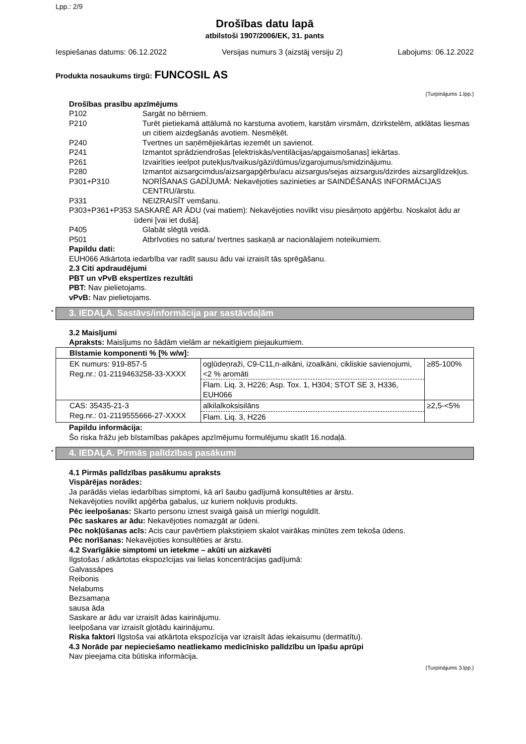Lpp.: 2/9
Drošības datu lapā
atbilstoši 1907/2006/EK, 31. pants
Iespiešanas datums: 06.12.2022 Versijas numurs 3 (aizstāj versiju 2) Labojums: 06.12.2022
Produkta nosaukums tirgū: FUNCOSIL AS
(Turpinājums 1.lpp.)
Drošības prasību apzīmējums
P102 Sargāt no bērniem.
P210 Turēt pietiekamā attālumā no karstuma avotiem, karstām virsmām, dzirkstelēm, atklātas liesmas un citiem aizdegšanās avotiem. Nesmēķēt.
P240 Tvertnes un saņēmējiekārtas iezemēt un savienot.
P241 Izmantot sprādziendrošas [elektriskās/ventilācijas/apgaismošanas] iekārtas.
P261 Izvairīties ieelpot putekļus/tvaikus/gāzi/dūmus/izgarojumus/smidzinājumu.
P280 Izmantot aizsargcimdus/aizsargapģērbu/acu aizsargus/sejas aizsargus/dzirdes aizsarglīdzekļus.
P301+P310 NORĪŠANAS GADĪJUMĀ: Nekavējoties sazinieties ar SAINDĒŠANĀS INFORMĀCIJAS CENTRU/ārstu.
P331 NEIZRAISĪT vemšanu.
P303+P361+P353 SASKARĒ AR ĀDU (vai matiem): Nekavējoties novilkt visu piesārņoto apģērbu. Noskalot ādu ar ūdeni [vai iet dušā].
P405 Glabāt slēgtā veidā.
P501 Atbrīvoties no satura/ tvertnes saskaņā ar nacionālajiem noteikumiem.
Papildu dati:
EUH066 Atkārtota iedarbība var radīt sausu ādu vai izraisīt tās sprēgāšanu.
2.3 Citi apdraudējumi
PBT un vPvB ekspertīzes rezultāti
PBT: Nav pielietojams.
vPvB: Nav pielietojams.
* 3. IEDAĻA. Sastāvs/informācija par sastāvdaļām
3.2 Maisījumi
Apraksts: Maisījums no šādām vielām ar nekaitīgiem piejaukumiem.
| Bīstamie komponenti % [% w/w]: | | |
| --- | --- | --- |
| EK numurs: 919-857-5 Reg.nr.: 01-2119463258-33-XXXX | ogļūdeņraži, C9-C11,n-alkāni, izoalkāni, cikliskie savienojumi, <2 % aromāti Flam. Liq. 3, H226; Asp. Tox. 1, H304; STOT SE 3, H336, EUH066 | ≥85-100% |
| CAS: 35435-21-3 Reg.nr.: 01-2119555666-27-XXXX | alkilalkoksisilāns Flam. Liq. 3, H226 | ≥2,5-<5% |
Papildu informācija:
Šo riska frāžu jeb bīstamības pakāpes apzīmējumu formulējumu skatīt 16.nodaļā.
* 4. IEDAĻA. Pirmās palīdzības pasākumi
4.1 Pirmās palīdzības pasākumu apraksts
Vispārējas norādes:
Ja parādās vielas iedarbības simptomi, kā arī šaubu gadījumā konsultēties ar ārstu.
Nekavējoties novilkt apģērba gabalus, uz kuriem nokļuvis produkts.
Pēc ieelpošanas: Skarto personu iznest svaigā gaisā un mierīgi noguldīt.
Pēc saskares ar ādu: Nekavējoties nomazgāt ar ūdeni.
Pēc nokļūšanas acīs: Acis caur pavērtiem plakstiņiem skalot vairākas minūtes zem tekoša ūdens.
Pēc norīšanas: Nekavējoties konsultēties ar ārstu.
4.2 Svarīgākie simptomi un ietekme – akūti un aizkavēti
Ilgstošas / atkārtotas ekspozīcijas vai lielas koncentrācijas gadījumā:
Galvassāpes
Reibonis
Nelabums
Bezsamaņa
sausa āda
Saskare ar ādu var izraisīt ādas kairinājumu.
Ieelpošana var izraisīt gļotādu kairinājumu.
Riska faktori Ilgstoša vai atkārtota ekspozīcija var izraisīt ādas iekaisumu (dermatītu).
4.3 Norāde par nepieciešamo neatliekamo medicīnisko palīdzību un īpašu aprūpi
Nav pieejama cita būtiska informācija.
(Turpinājums 3.lpp.)